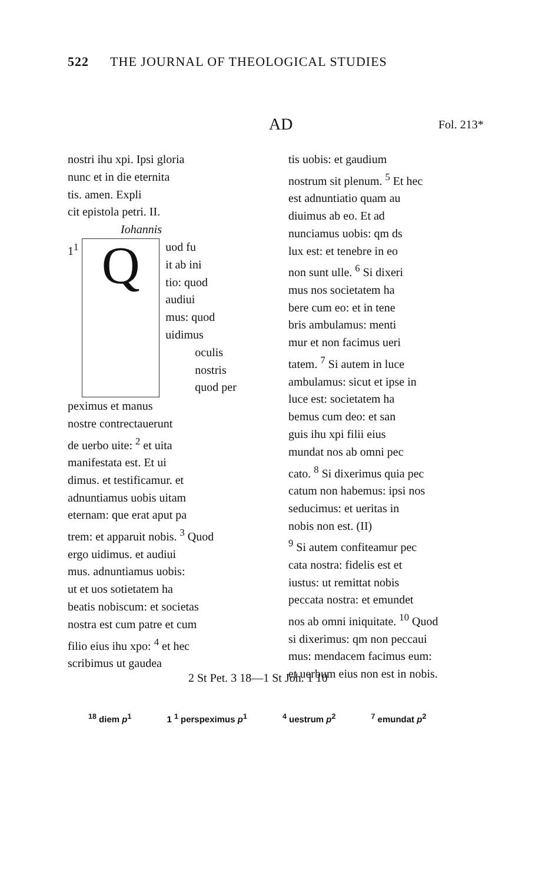522 THE JOURNAL OF THEOLOGICAL STUDIES
AD Fol. 213*
nostri ihu xpi. Ipsi gloria
nunc et in die eternita
tis. amen. Expli
cit epistola petri. II.
Iohannis
1<sup>1</sup>
Q
uod fu
it ab ini
tio: quod
audiui
mus: quod
uidimus
oculis
nostris
quod per
peximus et manus
nostre contrectauerunt
de uerbo uite: <sup>2</sup> et uita
manifestata est. Et ui
dimus. et testificamur. et
adnuntiamus uobis uitam
eternam: que erat aput pa
trem: et apparuit nobis. <sup>3</sup> Quod
ergo uidimus. et audiui
mus. adnuntiamus uobis:
ut et uos sotietatem ha
beatis nobiscum: et societas
nostra est cum patre et cum
filio eius ihu xpo: <sup>4</sup> et hec
scribimus ut gaudea
tis uobis: et gaudium
nostrum sit plenum. <sup>5</sup> Et hec
est adnuntiatio quam au
diuimus ab eo. Et ad
nunciamus uobis: qm ds
lux est: et tenebre in eo
non sunt ulle. <sup>6</sup> Si dixeri
mus nos societatem ha
bere cum eo: et in tene
bris ambulamus: menti
mur et non facimus ueri
tatem. <sup>7</sup> Si autem in luce
ambulamus: sicut et ipse in
luce est: societatem ha
bemus cum deo: et san
guis ihu xpi filii eius
mundat nos ab omni pec
cato. <sup>8</sup> Si dixerimus quia pec
catum non habemus: ipsi nos
seducimus: et ueritas in
nobis non est. (II)
<sup>9</sup> Si autem confiteamur pec
cata nostra: fidelis est et
iustus: ut remittat nobis
peccata nostra: et emundet
nos ab omni iniquitate. <sup>10</sup> Quod
si dixerimus: qm non peccaui
mus: mendacem facimus eum:
et uerbum eius non est in nobis.
2 St Pet. 3 18—1 St Joh. 1 10
<sup>18</sup> diem p<sup>1</sup> 1 <sup>1</sup> perspeximus p<sup>1</sup><sup>4</sup> uestrum p<sup>2</sup><sup>7</sup> emundat p<sup>2</sup>